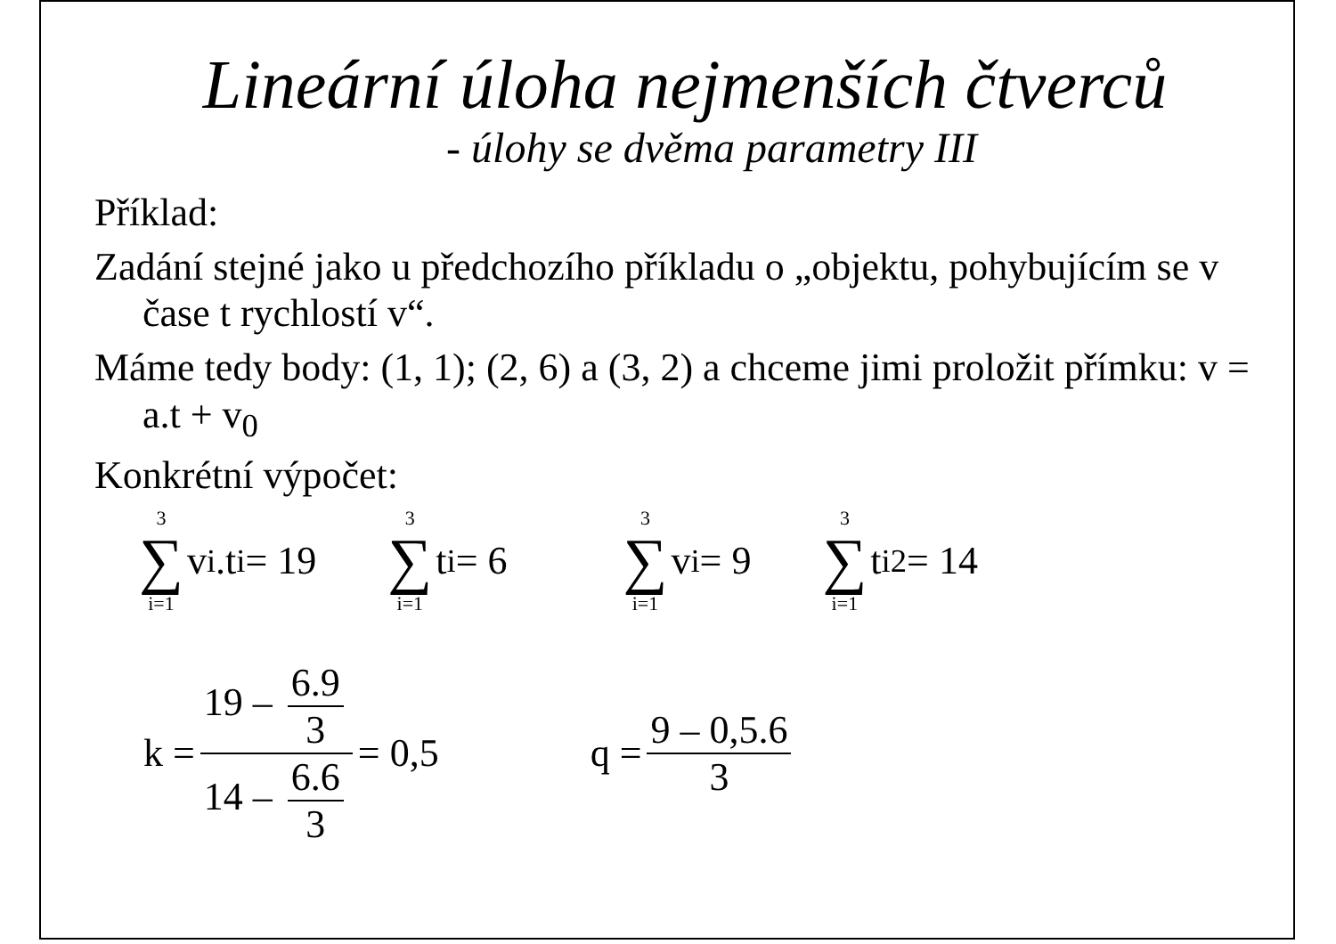Lineární úloha nejmenších čtverců
- úlohy se dvěma parametry III
Příklad:
Zadání stejné jako u předchozího příkladu o „objektu, pohybujícím se v čase t rychlostí v“.
Máme tedy body: (1, 1); (2, 6) a (3, 2) a chceme jimi proložit přímku: v = a.t + v<sub>0</sub>
Konkrétní výpočet:
3 ∑ i=1 v<sub>i</sub>.t<sub>i</sub> = 19
3 ∑ i=1 t<sub>i</sub> = 6
3 ∑ i=1 v<sub>i</sub> = 9
3 ∑ i=1 t<sub>i</sub><sup>2</sup> = 14
k = 19 – 6.9 3 14 – 6.6 3 = 0,5 q = 9 – 0,5.6 3